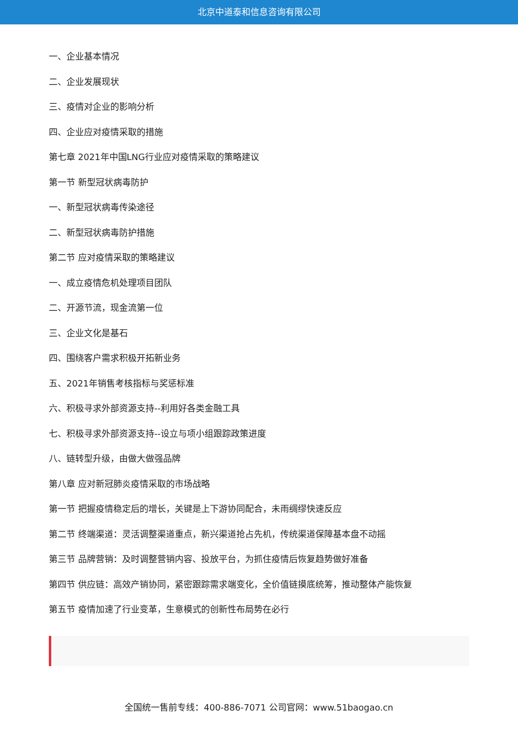北京中道泰和信息咨询有限公司
一、企业基本情况
二、企业发展现状
三、疫情对企业的影响分析
四、企业应对疫情采取的措施
第七章 2021年中国LNG行业应对疫情采取的策略建议
第一节 新型冠状病毒防护
一、新型冠状病毒传染途径
二、新型冠状病毒防护措施
第二节 应对疫情采取的策略建议
一、成立疫情危机处理项目团队
二、开源节流，现金流第一位
三、企业文化是基石
四、围绕客户需求积极开拓新业务
五、2021年销售考核指标与奖惩标准
六、积极寻求外部资源支持--利用好各类金融工具
七、积极寻求外部资源支持--设立与项小组跟踪政策进度
八、链转型升级，由做大做强品牌
第八章 应对新冠肺炎疫情采取的市场战略
第一节 把握疫情稳定后的增长，关键是上下游协同配合，未雨绸缪快速反应
第二节 终端渠道：灵活调整渠道重点，新兴渠道抢占先机，传统渠道保障基本盘不动摇
第三节 品牌营销：及时调整营销内容、投放平台，为抓住疫情后恢复趋势做好准备
第四节 供应链：高效产销协同，紧密跟踪需求端变化，全价值链摸底统筹，推动整体产能恢复
第五节 疫情加速了行业变革，生意模式的创新性布局势在必行
全国统一售前专线：400-886-7071 公司官网：www.51baogao.cn